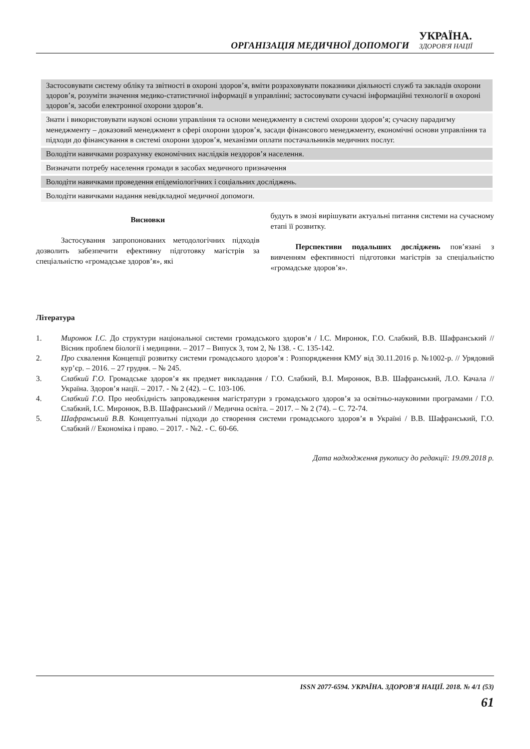ОРГАНІЗАЦІЯ МЕДИЧНОЇ ДОПОМОГИ
УКРАЇНА.
ЗДОРОВ'Я НАЦІЇ
| Застосовувати систему обліку та звітності в охороні здоров’я, вміти розраховувати показники діяльності служб та закладів охорони здоров’я, розуміти значення медико-статистичної інформації в управлінні; застосовувати сучасні інформаційні технології в охороні здоров’я, засоби електронної охорони здоров’я. |
| Знати і використовувати наукові основи управління та основи менеджменту в системі охорони здоров’я; сучасну парадигму менеджменту – доказовий менеджмент в сфері охорони здоров’я, засади фінансового менеджменту, економічні основи управління та підходи до фінансування в системі охорони здоров’я, механізми оплати постачальників медичних послуг. |
| Володіти навичками розрахунку економічних наслідків нездоров’я населення. |
| Визначати потребу населення громади в засобах медичного призначення |
| Володіти навичками проведення епідеміологічних і соціальних досліджень. |
| Володіти навичками надання невідкладної медичної допомоги. |
Висновки
Застосування запропонованих методологічних підходів дозволить забезпечити ефективну підготовку магістрів за спеціальністю «громадське здоров’я», які
будуть в змозі вирішувати актуальні питання системи на сучасному етапі її розвитку.
Перспективи подальших досліджень пов’язані з вивченням ефективності підготовки магістрів за спеціальністю «громадське здоров’я».
Література
1. Миронюк І.С. До структури національної системи громадського здоров’я / І.С. Миронюк, Г.О. Слабкий, В.В. Шафранський // Вісник проблем біології і медицини. – 2017 – Випуск 3, том 2, № 138. - С. 135-142.
2. Про схвалення Концепції розвитку системи громадського здоров’я : Розпорядження КМУ від 30.11.2016 р. №1002-р. // Урядовий кур’єр. – 2016. – 27 грудня. – № 245.
3. Слабкий Г.О. Громадське здоров’я як предмет викладання / Г.О. Слабкий, В.І. Миронюк, В.В. Шафранський, Л.О. Качала // Україна. Здоров’я нації. – 2017. - № 2 (42). – С. 103-106.
4. Слабкий Г.О. Про необхідність запровадження магістратури з громадського здоров’я за освітньо-науковими програмами / Г.О. Слабкий, І.С. Миронюк, В.В. Шафранський // Медична освіта. – 2017. – № 2 (74). – С. 72-74.
5. Шафранський В.В. Концептуальні підходи до створення системи громадського здоров’я в Україні / В.В. Шафранський, Г.О. Слабкий // Економіка і право. – 2017. - №2. - С. 60-66.
Дата надходження рукопису до редакції: 19.09.2018 р.
ISSN 2077-6594. УКРАЇНА. ЗДОРОВ’Я НАЦІЇ. 2018. № 4/1 (53)
61